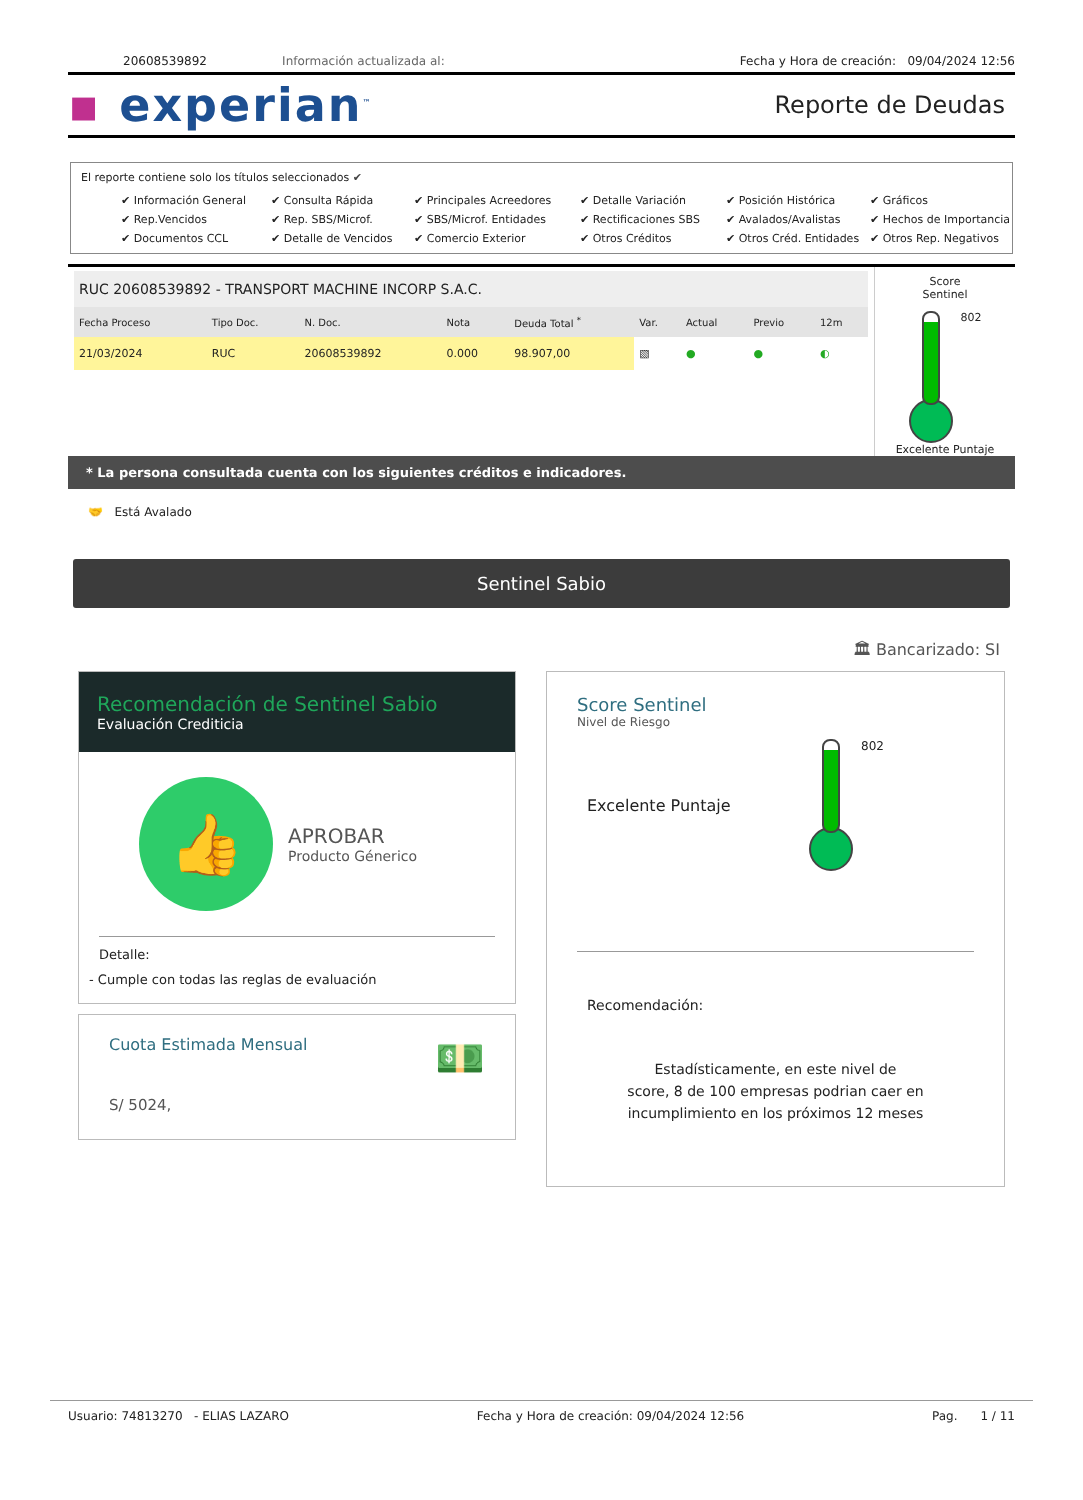20608539892 Información actualizada al: Fecha y Hora de creación: 09/04/2024 12:56
▪ experian<sup>™</sup> Reporte de Deudas
El reporte contiene solo los títulos seleccionados ✔
✔ Información General ✔ Consulta Rápida ✔ Principales Acreedores ✔ Detalle Variación ✔ Posición Histórica ✔ Gráficos ✔ Rep.Vencidos ✔ Rep. SBS/Microf. ✔ SBS/Microf. Entidades ✔ Rectificaciones SBS ✔ Avalados/Avalistas ✔ Hechos de Importancia ✔ Documentos CCL ✔ Detalle de Vencidos ✔ Comercio Exterior ✔ Otros Créditos ✔ Otros Créd. Entidades ✔ Otros Rep. Negativos
RUC 20608539892 - TRANSPORT MACHINE INCORP S.A.C.
| Fecha Proceso | Tipo Doc. | N. Doc. | Nota | Deuda Total <sup>*</sup> | Var. | Actual | Previo | 12m |
| --- | --- | --- | --- | --- | --- | --- | --- | --- |
| 21/03/2024 | RUC | 20608539892 | 0.000 | 98.907,00 | ▧ | ● | ● | ◐ |
Score
Sentinel
802
Excelente Puntaje
* La persona consultada cuenta con los siguientes créditos e indicadores.
🤝 Está Avalado
Sentinel Sabio
🏛 Bancarizado: SI
Recomendación de Sentinel Sabio
Evaluación Crediticia
👍
APROBAR
Producto Génerico
Detalle:
- Cumple con todas las reglas de evaluación
Cuota Estimada Mensual
S/ 5024,
💵
Score Sentinel
Nivel de Riesgo
Excelente Puntaje
802
Recomendación:
Estadísticamente, en este nivel de
score, 8 de 100 empresas podrian caer en
incumplimiento en los próximos 12 meses
Usuario: 74813270 - ELIAS LAZARO Fecha y Hora de creación: 09/04/2024 12:56 Pag. 1 / 11